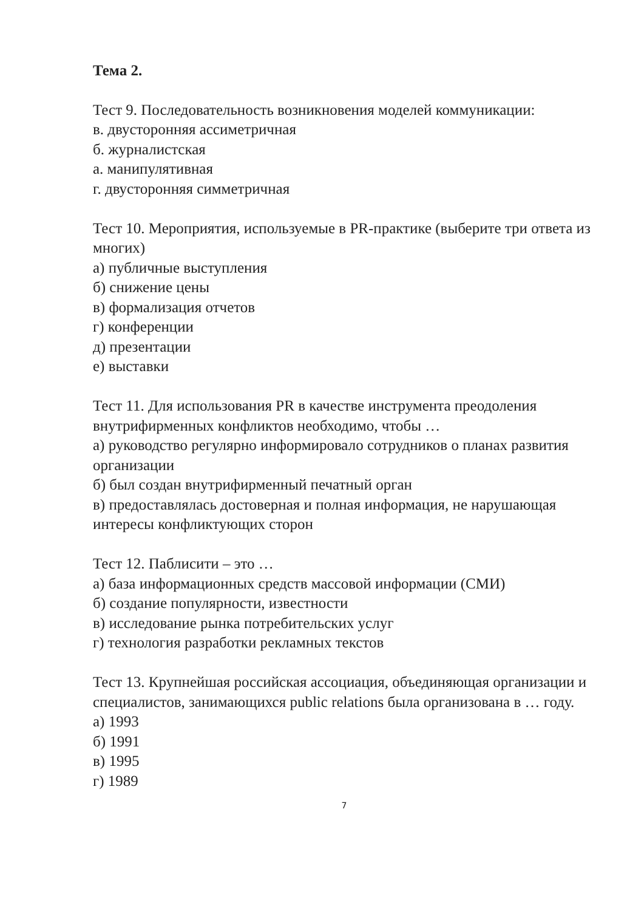Тема 2.
Тест 9. Последовательность возникновения моделей коммуникации:
в. двусторонняя ассиметричная
б. журналистская
а. манипулятивная
г. двусторонняя симметричная
Тест 10. Мероприятия, используемые в PR-практике (выберите три ответа из многих)
а) публичные выступления
б) снижение цены
в) формализация отчетов
г) конференции
д) презентации
е) выставки
Тест 11. Для использования PR в качестве инструмента преодоления внутрифирменных конфликтов необходимо, чтобы …
а) руководство регулярно информировало сотрудников о планах развития организации
б) был создан внутрифирменный печатный орган
в) предоставлялась достоверная и полная информация, не нарушающая интересы конфликтующих сторон
Тест 12. Паблисити – это …
а) база информационных средств массовой информации (СМИ)
б) создание популярности, известности
в) исследование рынка потребительских услуг
г) технология разработки рекламных текстов
Тест 13. Крупнейшая российская ассоциация, объединяющая организации и специалистов, занимающихся public relations была организована в … году.
а) 1993
б) 1991
в) 1995
г) 1989
7